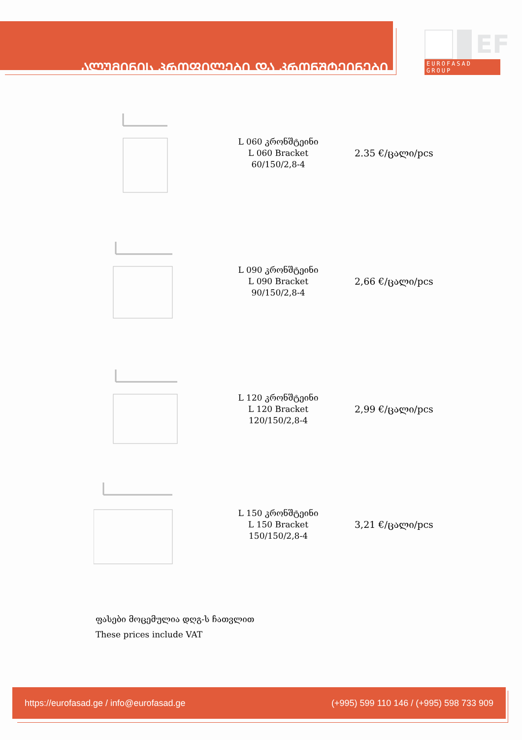ᲐᲚᲣᲛᲘᲜᲘᲡ ᲞᲠᲝᲤᲘᲚᲔᲑᲘ ᲓᲐ ᲙᲠᲝᲜᲨᲢᲔᲘᲜᲔᲑᲘ
EF
EUROFASAD GROUP
L 060 კრონშტეინი
L 060 Bracket
60/150/2,8-4
2.35 €/ცალი/pcs
L 090 კრონშტეინი
L 090 Bracket
90/150/2,8-4
2,66 €/ცალი/pcs
L 120 კრონშტეინი
L 120 Bracket
120/150/2,8-4
2,99 €/ცალი/pcs
L 150 კრონშტეინი
L 150 Bracket
150/150/2,8-4
3,21 €/ცალი/pcs
ფასები მოცემულია დღგ-ს ჩათვლით
These prices include VAT
https://eurofasad.ge / info@eurofasad.ge (+995) 599 110 146 / (+995) 598 733 909